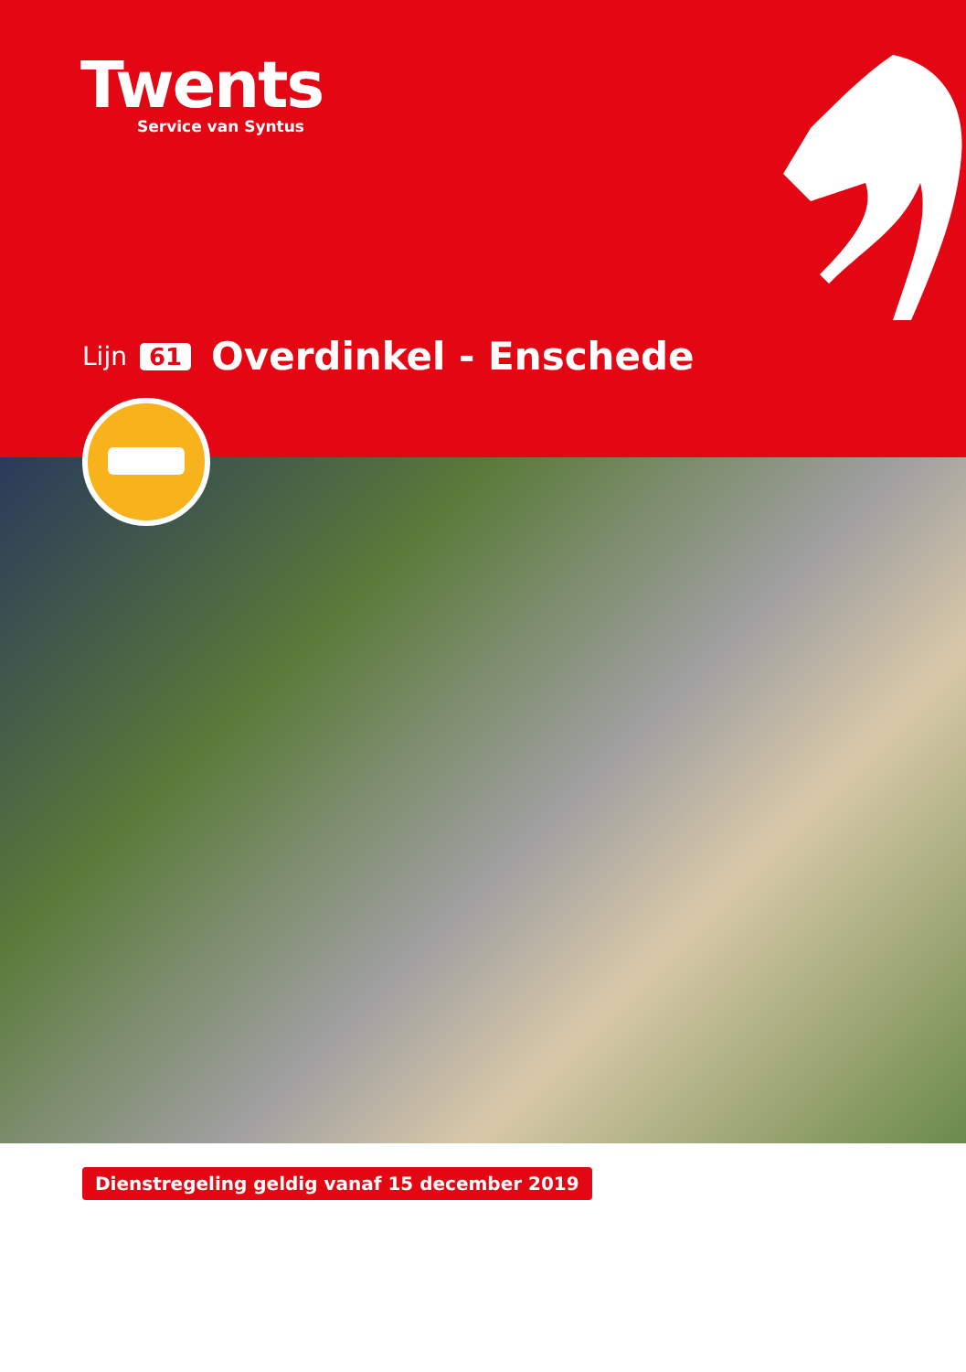Twents
Service van Syntus
Lijn 61 Overdinkel - Enschede
Dienstregeling geldig vanaf 15 december 2019